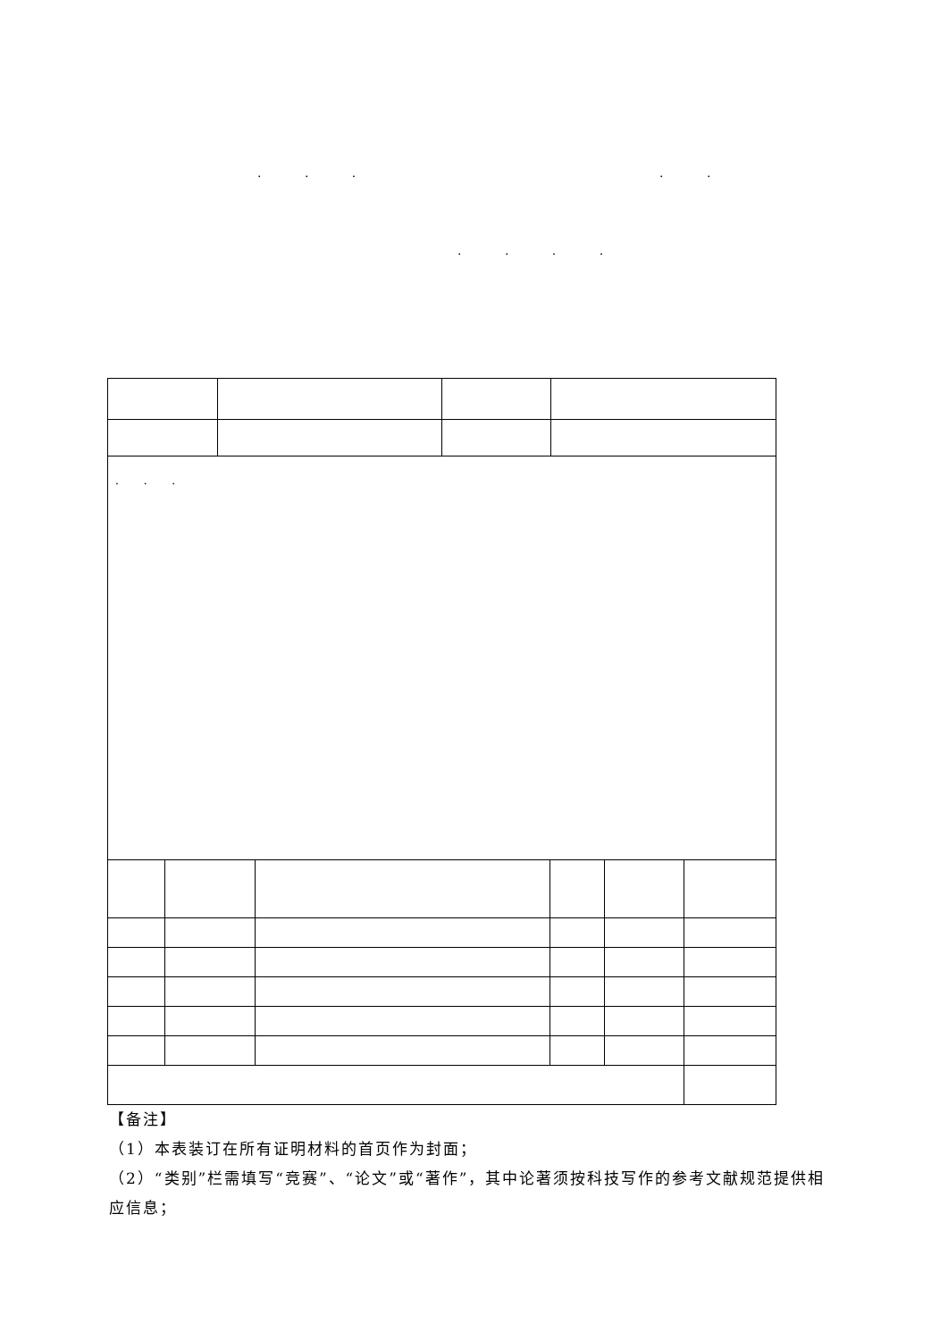. . . . .
. . . .
| . . . | | | |
【备注】
（1）本表装订在所有证明材料的首页作为封面；
（2）“类别”栏需填写“竞赛”、“论文”或“著作”，其中论著须按科技写作的参考文献规范提供相应信息；